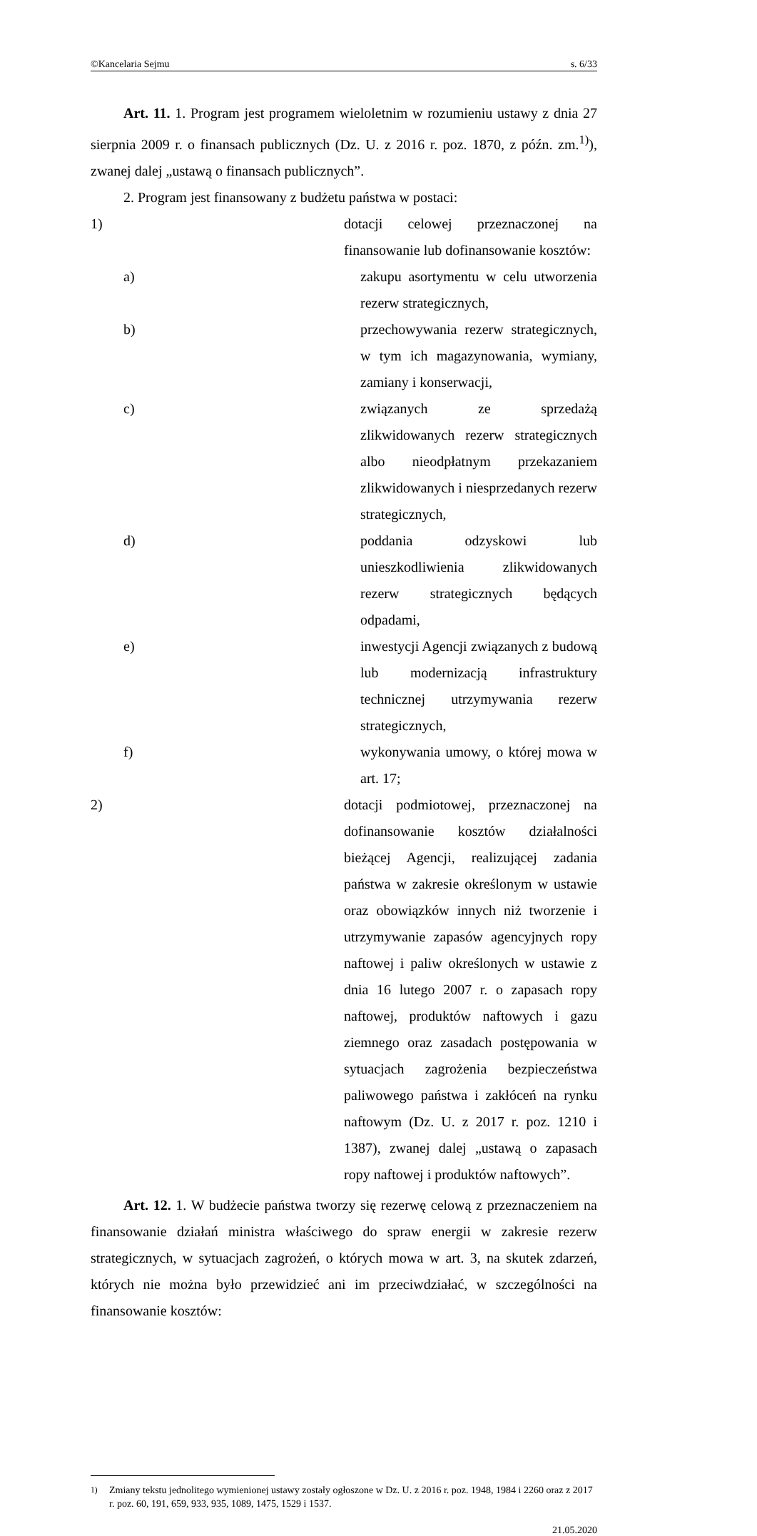©Kancelaria Sejmu s. 6/33
Art. 11. 1. Program jest programem wieloletnim w rozumieniu ustawy z dnia 27 sierpnia 2009 r. o finansach publicznych (Dz. U. z 2016 r. poz. 1870, z późn. zm.<sup>1)</sup>), zwanej dalej „ustawą o finansach publicznych”.
2. Program jest finansowany z budżetu państwa w postaci:
1) dotacji celowej przeznaczonej na finansowanie lub dofinansowanie kosztów:
a) zakupu asortymentu w celu utworzenia rezerw strategicznych,
b) przechowywania rezerw strategicznych, w tym ich magazynowania, wymiany, zamiany i konserwacji,
c) związanych ze sprzedażą zlikwidowanych rezerw strategicznych albo nieodpłatnym przekazaniem zlikwidowanych i niesprzedanych rezerw strategicznych,
d) poddania odzyskowi lub unieszkodliwienia zlikwidowanych rezerw strategicznych będących odpadami,
e) inwestycji Agencji związanych z budową lub modernizacją infrastruktury technicznej utrzymywania rezerw strategicznych,
f) wykonywania umowy, o której mowa w art. 17;
2) dotacji podmiotowej, przeznaczonej na dofinansowanie kosztów działalności bieżącej Agencji, realizującej zadania państwa w zakresie określonym w ustawie oraz obowiązków innych niż tworzenie i utrzymywanie zapasów agencyjnych ropy naftowej i paliw określonych w ustawie z dnia 16 lutego 2007 r. o zapasach ropy naftowej, produktów naftowych i gazu ziemnego oraz zasadach postępowania w sytuacjach zagrożenia bezpieczeństwa paliwowego państwa i zakłóceń na rynku naftowym (Dz. U. z 2017 r. poz. 1210 i 1387), zwanej dalej „ustawą o zapasach ropy naftowej i produktów naftowych”.
Art. 12. 1. W budżecie państwa tworzy się rezerwę celową z przeznaczeniem na finansowanie działań ministra właściwego do spraw energii w zakresie rezerw strategicznych, w sytuacjach zagrożeń, o których mowa w art. 3, na skutek zdarzeń, których nie można było przewidzieć ani im przeciwdziałać, w szczególności na finansowanie kosztów:
<sup>1)</sup> Zmiany tekstu jednolitego wymienionej ustawy zostały ogłoszone w Dz. U. z 2016 r. poz. 1948, 1984 i 2260 oraz z 2017 r. poz. 60, 191, 659, 933, 935, 1089, 1475, 1529 i 1537.
21.05.2020